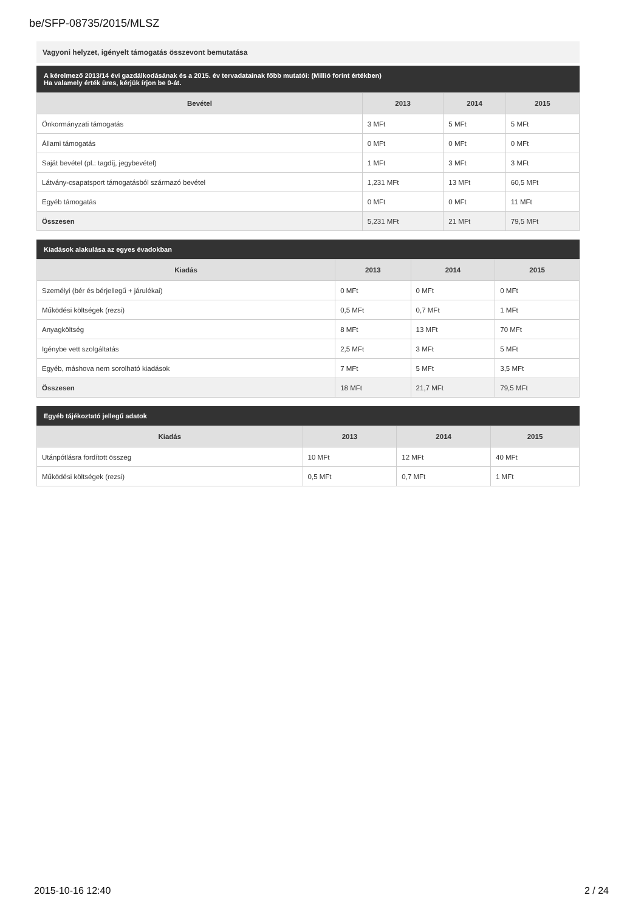be/SFP-08735/2015/MLSZ
Vagyoni helyzet, igényelt támogatás összevont bemutatása
A kérelmező 2013/14 évi gazdálkodásának és a 2015. év tervadatainak főbb mutatói: (Millió forint értékben)
Ha valamely érték üres, kérjük írjon be 0-át.
| Bevétel | 2013 | 2014 | 2015 |
| --- | --- | --- | --- |
| Önkormányzati támogatás | 3 MFt | 5 MFt | 5 MFt |
| Állami támogatás | 0 MFt | 0 MFt | 0 MFt |
| Saját bevétel (pl.: tagdíj, jegybevétel) | 1 MFt | 3 MFt | 3 MFt |
| Látvány-csapatsport támogatásból származó bevétel | 1,231 MFt | 13 MFt | 60,5 MFt |
| Egyéb támogatás | 0 MFt | 0 MFt | 11 MFt |
| Összesen | 5,231 MFt | 21 MFt | 79,5 MFt |
Kiadások alakulása az egyes évadokban
| Kiadás | 2013 | 2014 | 2015 |
| --- | --- | --- | --- |
| Személyi (bér és bérjellegű + járulékai) | 0 MFt | 0 MFt | 0 MFt |
| Működési költségek (rezsi) | 0,5 MFt | 0,7 MFt | 1 MFt |
| Anyagköltség | 8 MFt | 13 MFt | 70 MFt |
| Igénybe vett szolgáltatás | 2,5 MFt | 3 MFt | 5 MFt |
| Egyéb, máshova nem sorolható kiadások | 7 MFt | 5 MFt | 3,5 MFt |
| Összesen | 18 MFt | 21,7 MFt | 79,5 MFt |
Egyéb tájékoztató jellegű adatok
| Kiadás | 2013 | 2014 | 2015 |
| --- | --- | --- | --- |
| Utánpótlásra fordított összeg | 10 MFt | 12 MFt | 40 MFt |
| Működési költségek (rezsi) | 0,5 MFt | 0,7 MFt | 1 MFt |
2015-10-16 12:40 2 / 24